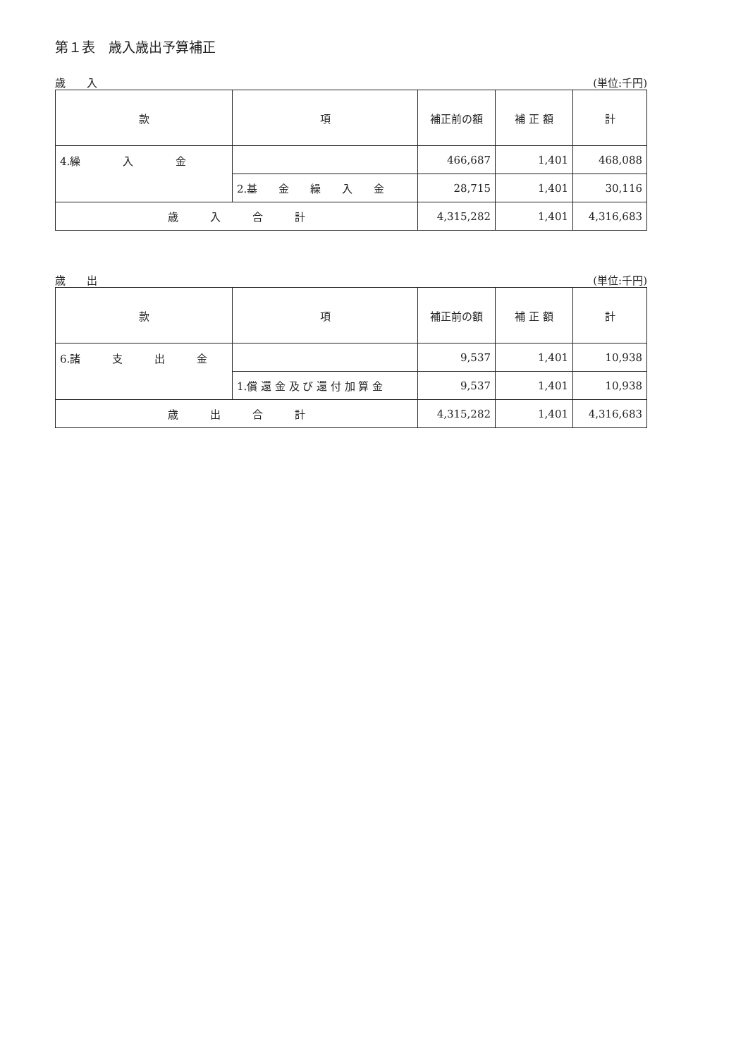第１表　歳入歳出予算補正
歳　　入 (単位:千円)
| 款 | 項 | 補正前の額 | 補 正 額 | 計 |
| --- | --- | --- | --- | --- |
| 4.繰 入 金 | | 466,687 | 1,401 | 468,088 |
| | 2.基 金 繰 入 金 | 28,715 | 1,401 | 30,116 |
| 歳 入 合 計 | | 4,315,282 | 1,401 | 4,316,683 |
歳　　出 (単位:千円)
| 款 | 項 | 補正前の額 | 補 正 額 | 計 |
| --- | --- | --- | --- | --- |
| 6.諸 支 出 金 | | 9,537 | 1,401 | 10,938 |
| | 1.償 還 金 及 び 還 付 加 算 金 | 9,537 | 1,401 | 10,938 |
| 歳 出 合 計 | | 4,315,282 | 1,401 | 4,316,683 |